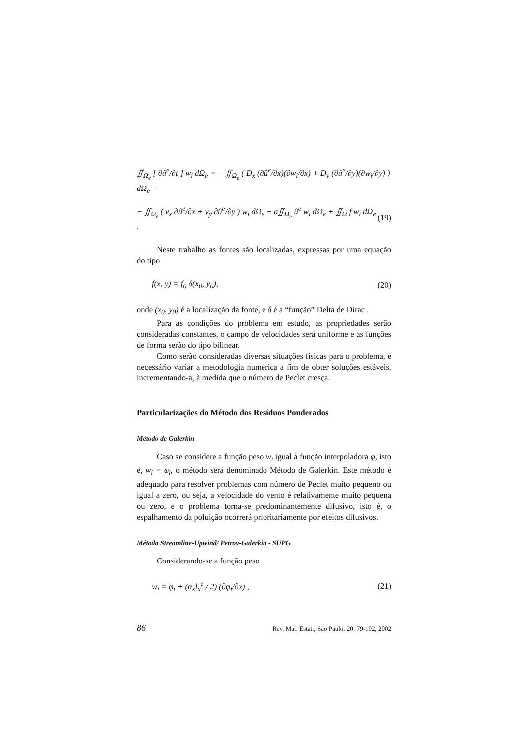∬<sub>Ω<sub>e</sub></sub> [ ∂û<sup>e</sup>/∂t ] w<sub>i</sub> dΩ<sub>e</sub> = − ∬<sub>Ω<sub>e</sub></sub> ( D<sub>x</sub> (∂û<sup>e</sup>/∂x)(∂w<sub>i</sub>/∂x) + D<sub>y</sub> (∂û<sup>e</sup>/∂y)(∂w<sub>i</sub>/∂y) ) dΩ<sub>e</sub> −
− ∬<sub>Ω<sub>e</sub></sub> ( v<sub>x</sub> ∂û<sup>e</sup>/∂x + v<sub>y</sub> ∂û<sup>e</sup>/∂y ) w<sub>i</sub> dΩ<sub>e</sub> − σ∬<sub>Ω<sub>e</sub></sub> û<sup>e</sup> w<sub>i</sub> dΩ<sub>e</sub> + ∬<sub>Ω</sub> f w<sub>i</sub> dΩ<sub>e</sub> . (19)
Neste trabalho as fontes são localizadas, expressas por uma equação do tipo
f(x, y) = f<sub>0</sub> δ(x<sub>0</sub>, y<sub>0</sub>), (20)
onde (x<sub>0</sub>, y<sub>0</sub>) é a localização da fonte, e δ é a “função” Delta de Dirac .
Para as condições do problema em estudo, as propriedades serão consideradas constantes, o campo de velocidades será uniforme e as funções de forma serão do tipo bilinear.
Como serão consideradas diversas situações físicas para o problema, é necessário variar a metodologia numérica a fim de obter soluções estáveis, incrementando-a, à medida que o número de Peclet cresça.
Particularizações do Método dos Resíduos Ponderados
Método de Galerkin
Caso se considere a função peso w<sub>i</sub> igual à função interpoladora φ, isto é, w<sub>i</sub> = φ<sub>i</sub>, o método será denominado Método de Galerkin. Este método é adequado para resolver problemas com número de Peclet muito pequeno ou igual a zero, ou seja, a velocidade do vento é relativamente muito pequena ou zero, e o problema torna-se predominantemente difusivo, isto é, o espalhamento da poluição ocorrerá prioritariamente por efeitos difusivos.
Método Streamline-Upwind/ Petrov-Galerkin - SUPG
Considerando-se a função peso
w<sub>i</sub> = φ<sub>i</sub> + (α<sub>x</sub>l<sub>x</sub><sup>e</sup> / 2) (∂φ<sub>i</sub>/∂x) , (21)
86 Rev. Mat. Estat., São Paulo, 20: 79-102, 2002